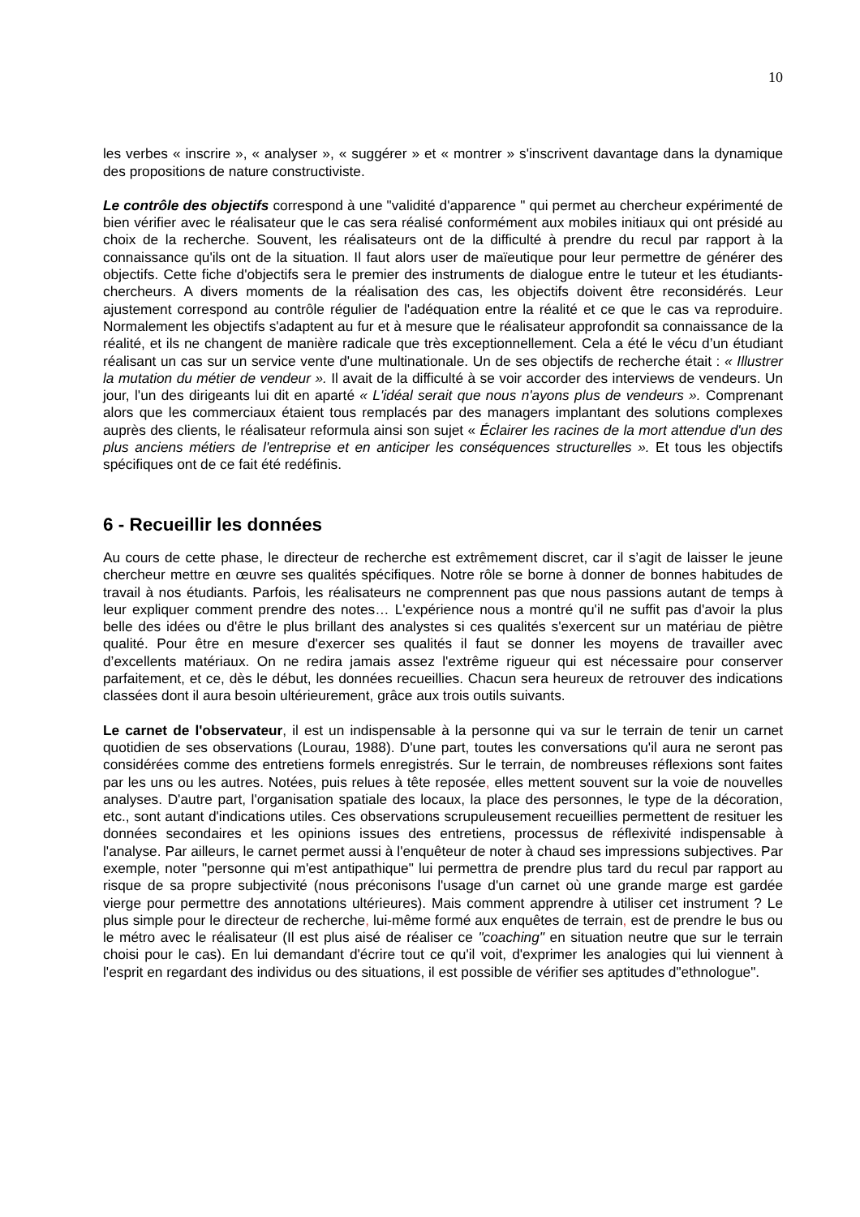10
les verbes « inscrire », « analyser », « suggérer » et « montrer » s'inscrivent davantage dans la dynamique des propositions de nature constructiviste.
Le contrôle des objectifs correspond à une "validité d'apparence " qui permet au chercheur expérimenté de bien vérifier avec le réalisateur que le cas sera réalisé conformément aux mobiles initiaux qui ont présidé au choix de la recherche. Souvent, les réalisateurs ont de la difficulté à prendre du recul par rapport à la connaissance qu'ils ont de la situation. Il faut alors user de maïeutique pour leur permettre de générer des objectifs. Cette fiche d'objectifs sera le premier des instruments de dialogue entre le tuteur et les étudiants-chercheurs. A divers moments de la réalisation des cas, les objectifs doivent être reconsidérés. Leur ajustement correspond au contrôle régulier de l'adéquation entre la réalité et ce que le cas va reproduire. Normalement les objectifs s'adaptent au fur et à mesure que le réalisateur approfondit sa connaissance de la réalité, et ils ne changent de manière radicale que très exceptionnellement. Cela a été le vécu d’un étudiant réalisant un cas sur un service vente d'une multinationale. Un de ses objectifs de recherche était : « Illustrer la mutation du métier de vendeur ». Il avait de la difficulté à se voir accorder des interviews de vendeurs. Un jour, l'un des dirigeants lui dit en aparté « L'idéal serait que nous n'ayons plus de vendeurs ». Comprenant alors que les commerciaux étaient tous remplacés par des managers implantant des solutions complexes auprès des clients, le réalisateur reformula ainsi son sujet « Éclairer les racines de la mort attendue d'un des plus anciens métiers de l'entreprise et en anticiper les conséquences structurelles ». Et tous les objectifs spécifiques ont de ce fait été redéfinis.
6 - Recueillir les données
Au cours de cette phase, le directeur de recherche est extrêmement discret, car il s’agit de laisser le jeune chercheur mettre en œuvre ses qualités spécifiques. Notre rôle se borne à donner de bonnes habitudes de travail à nos étudiants. Parfois, les réalisateurs ne comprennent pas que nous passions autant de temps à leur expliquer comment prendre des notes… L'expérience nous a montré qu'il ne suffit pas d'avoir la plus belle des idées ou d'être le plus brillant des analystes si ces qualités s'exercent sur un matériau de piètre qualité. Pour être en mesure d'exercer ses qualités il faut se donner les moyens de travailler avec d’excellents matériaux. On ne redira jamais assez l'extrême rigueur qui est nécessaire pour conserver parfaitement, et ce, dès le début, les données recueillies. Chacun sera heureux de retrouver des indications classées dont il aura besoin ultérieurement, grâce aux trois outils suivants.
Le carnet de l'observateur, il est un indispensable à la personne qui va sur le terrain de tenir un carnet quotidien de ses observations (Lourau, 1988). D'une part, toutes les conversations qu'il aura ne seront pas considérées comme des entretiens formels enregistrés. Sur le terrain, de nombreuses réflexions sont faites par les uns ou les autres. Notées, puis relues à tête reposée, elles mettent souvent sur la voie de nouvelles analyses. D'autre part, l'organisation spatiale des locaux, la place des personnes, le type de la décoration, etc., sont autant d'indications utiles. Ces observations scrupuleusement recueillies permettent de resituer les données secondaires et les opinions issues des entretiens, processus de réflexivité indispensable à l'analyse. Par ailleurs, le carnet permet aussi à l'enquêteur de noter à chaud ses impressions subjectives. Par exemple, noter "personne qui m'est antipathique" lui permettra de prendre plus tard du recul par rapport au risque de sa propre subjectivité (nous préconisons l'usage d'un carnet où une grande marge est gardée vierge pour permettre des annotations ultérieures). Mais comment apprendre à utiliser cet instrument ? Le plus simple pour le directeur de recherche, lui-même formé aux enquêtes de terrain, est de prendre le bus ou le métro avec le réalisateur (Il est plus aisé de réaliser ce "coaching" en situation neutre que sur le terrain choisi pour le cas). En lui demandant d'écrire tout ce qu'il voit, d'exprimer les analogies qui lui viennent à l'esprit en regardant des individus ou des situations, il est possible de vérifier ses aptitudes d"ethnologue".